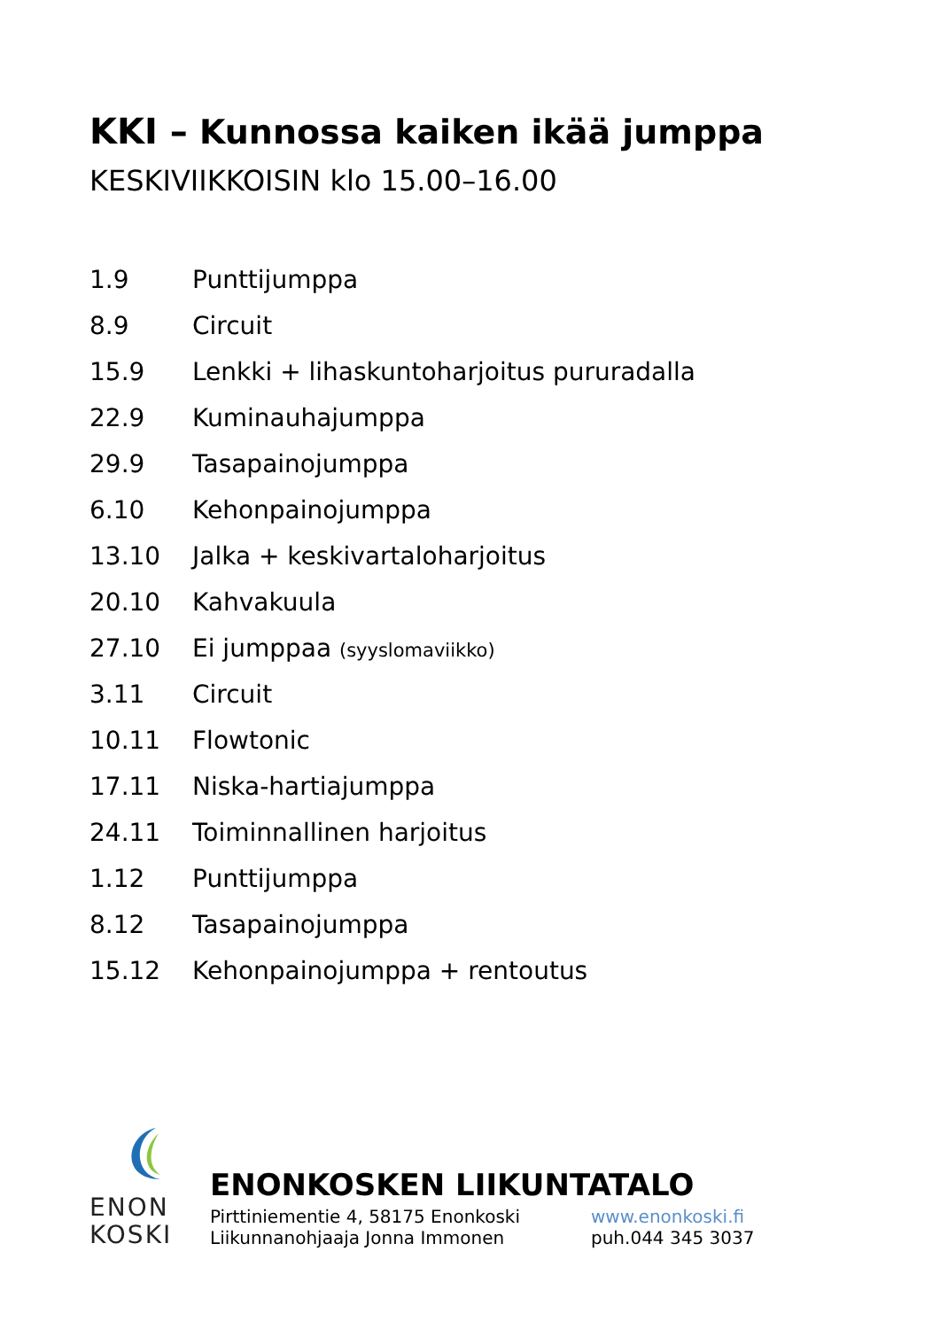KKI – Kunnossa kaiken ikää jumppa
KESKIVIIKKOISIN klo 15.00–16.00
| 1.9 | Punttijumppa |
| 8.9 | Circuit |
| 15.9 | Lenkki + lihaskuntoharjoitus pururadalla |
| 22.9 | Kuminauhajumppa |
| 29.9 | Tasapainojumppa |
| 6.10 | Kehonpainojumppa |
| 13.10 | Jalka + keskivartaloharjoitus |
| 20.10 | Kahvakuula |
| 27.10 | Ei jumppaa (syyslomaviikko) |
| 3.11 | Circuit |
| 10.11 | Flowtonic |
| 17.11 | Niska-hartiajumppa |
| 24.11 | Toiminnallinen harjoitus |
| 1.12 | Punttijumppa |
| 8.12 | Tasapainojumppa |
| 15.12 | Kehonpainojumppa + rentoutus |
ENON
KOSKI
ENONKOSKEN LIIKUNTATALO
Pirttiniementie 4, 58175 Enonkoski
Liikunnanohjaaja Jonna Immonen
www.enonkoski.fi
puh.044 345 3037